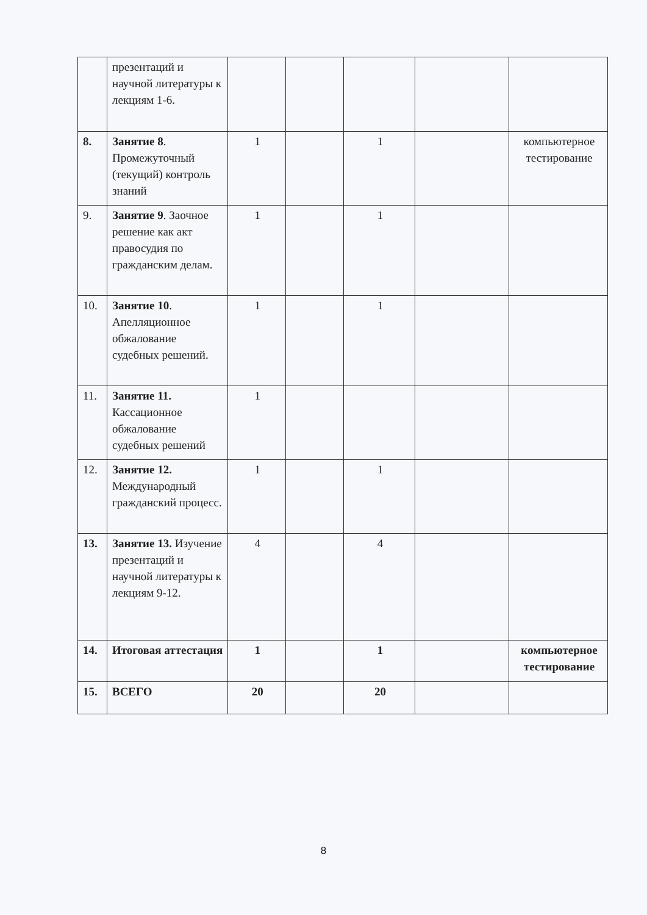| | презентаций и научной литературы к лекциям 1-6. | | | | | |
| 8. | Занятие 8 . Промежуточный (текущий) контроль знаний | 1 | | 1 | | компьютерное тестирование |
| 9. | Занятие 9 . Заочное решение как акт правосудия по гражданским делам. | 1 | | 1 | | |
| 10. | Занятие 10 . Апелляционное обжалование судебных решений. | 1 | | 1 | | |
| 11. | Занятие 11. Кассационное обжалование судебных решений | 1 | | | | |
| 12. | Занятие 12. Международный гражданский процесс. | 1 | | 1 | | |
| 13. | Занятие 13. Изучение презентаций и научной литературы к лекциям 9-12. | 4 | | 4 | | |
| 14. | Итоговая аттестация | 1 | | 1 | | компьютерное тестирование |
| 15. | ВСЕГО | 20 | | 20 | | |
8